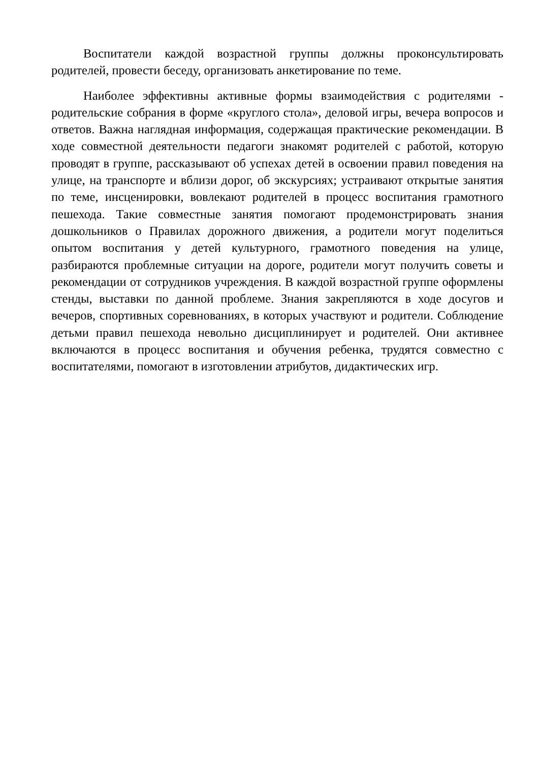Воспитатели каждой возрастной группы должны проконсультировать родителей, провести беседу, организовать анкетирование по теме.
Наиболее эффективны активные формы взаимодействия с родителями - родительские собрания в форме «круглого стола», деловой игры, вечера вопросов и ответов. Важна наглядная информация, содержащая практические рекомендации. В ходе совместной деятельности педагоги знакомят родителей с работой, которую проводят в группе, рассказывают об успехах детей в освоении правил поведения на улице, на транспорте и вблизи дорог, об экскурсиях; устраивают открытые занятия по теме, инсценировки, вовлекают родителей в процесс воспитания грамотного пешехода. Такие совместные занятия помогают продемонстрировать знания дошкольников о Правилах дорожного движения, а родители могут поделиться опытом воспитания у детей культурного, грамотного поведения на улице, разбираются проблемные ситуации на дороге, родители могут получить советы и рекомендации от сотрудников учреждения. В каждой возрастной группе оформлены стенды, выставки по данной проблеме. Знания закрепляются в ходе досугов и вечеров, спортивных соревнованиях, в которых участвуют и родители. Соблюдение детьми правил пешехода невольно дисциплинирует и родителей. Они активнее включаются в процесс воспитания и обучения ребенка, трудятся совместно с воспитателями, помогают в изготовлении атрибутов, дидактических игр.